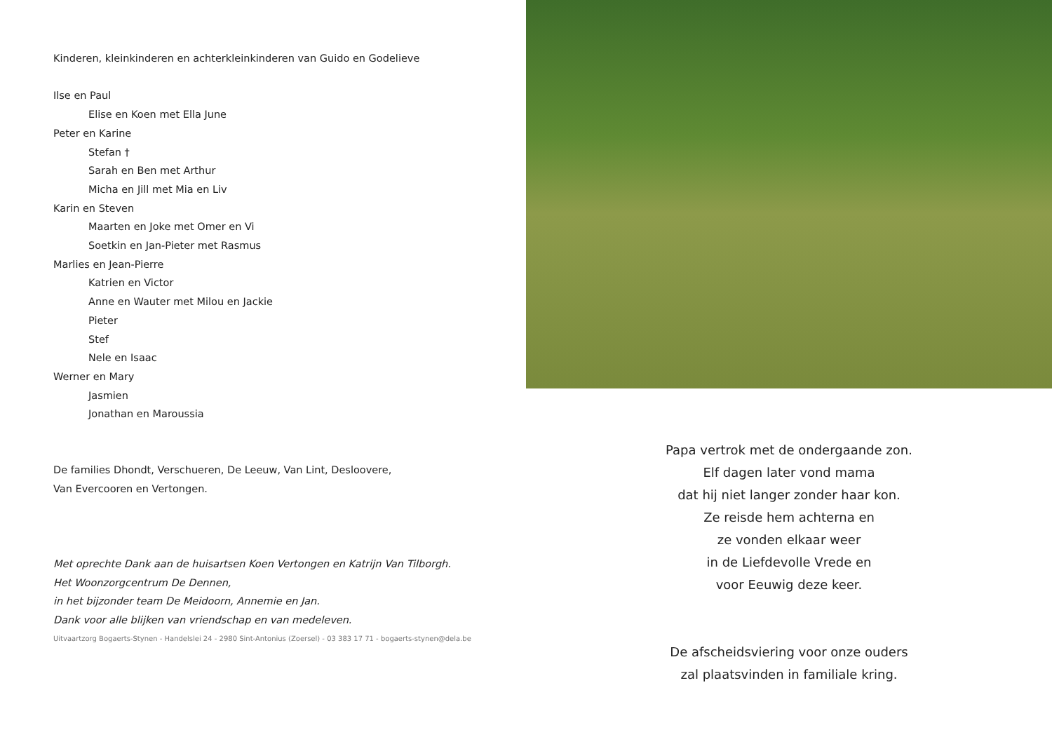Kinderen, kleinkinderen en achterkleinkinderen van Guido en Godelieve
Ilse en Paul
Elise en Koen met Ella June
Peter en Karine
Stefan †
Sarah en Ben met Arthur
Micha en Jill met Mia en Liv
Karin en Steven
Maarten en Joke met Omer en Vi
Soetkin en Jan-Pieter met Rasmus
Marlies en Jean-Pierre
Katrien en Victor
Anne en Wauter met Milou en Jackie
Pieter
Stef
Nele en Isaac
Werner en Mary
Jasmien
Jonathan en Maroussia
De families Dhondt, Verschueren, De Leeuw, Van Lint, Desloovere,
Van Evercooren en Vertongen.
Met oprechte Dank aan de huisartsen Koen Vertongen en Katrijn Van Tilborgh.
Het Woonzorgcentrum De Dennen,
in het bijzonder team De Meidoorn, Annemie en Jan.
Dank voor alle blijken van vriendschap en van medeleven.
Uitvaartzorg Bogaerts-Stynen - Handelslei 24 - 2980 Sint-Antonius (Zoersel) - 03 383 17 71 - bogaerts-stynen@dela.be
Papa vertrok met de ondergaande zon.
Elf dagen later vond mama
dat hij niet langer zonder haar kon.
Ze reisde hem achterna en
ze vonden elkaar weer
in de Liefdevolle Vrede en
voor Eeuwig deze keer.
De afscheidsviering voor onze ouders
zal plaatsvinden in familiale kring.